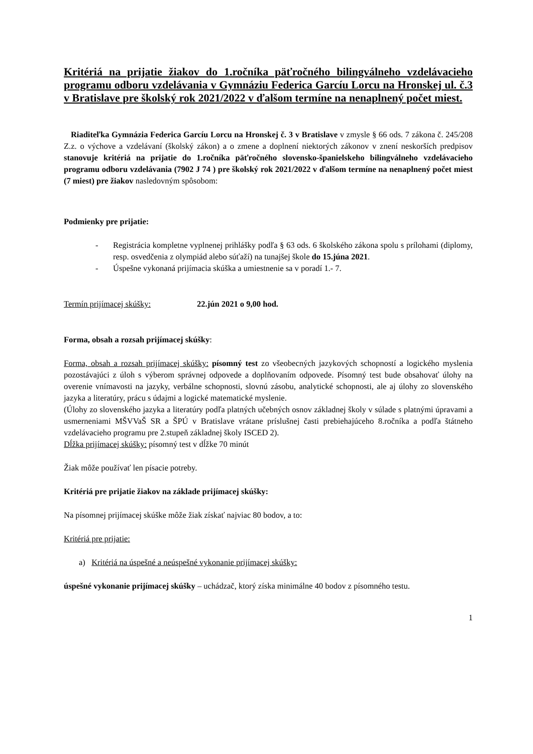Kritériá na prijatie žiakov do 1.ročníka päťročného bilingválneho vzdelávacieho programu odboru vzdelávania v Gymnáziu Federica Garcíu Lorcu na Hronskej ul. č.3 v Bratislave pre školský rok 2021/2022 v ďalšom termíne na nenaplnený počet miest.
Riaditeľka Gymnázia Federica Garcíu Lorcu na Hronskej č. 3 v Bratislave v zmysle § 66 ods. 7 zákona č. 245/208 Z.z. o výchove a vzdelávaní (školský zákon) a o zmene a doplnení niektorých zákonov v znení neskorších predpisov stanovuje kritériá na prijatie do 1.ročníka päťročného slovensko-španielskeho bilingválneho vzdelávacieho programu odboru vzdelávania (7902 J 74 ) pre školský rok 2021/2022 v ďalšom termíne na nenaplnený počet miest (7 miest) pre žiakov nasledovným spôsobom:
Podmienky pre prijatie:
- Registrácia kompletne vyplnenej prihlášky podľa § 63 ods. 6 školského zákona spolu s prílohami (diplomy, resp. osvedčenia z olympiád alebo súťaží) na tunajšej škole do 15.júna 2021.
- Úspešne vykonaná prijímacia skúška a umiestnenie sa v poradí 1.- 7.
Termín prijímacej skúšky: 22.jún 2021 o 9,00 hod.
Forma, obsah a rozsah prijímacej skúšky:
Forma, obsah a rozsah prijímacej skúšky: písomný test zo všeobecných jazykových schopností a logického myslenia pozostávajúci z úloh s výberom správnej odpovede a doplňovaním odpovede. Písomný test bude obsahovať úlohy na overenie vnímavosti na jazyky, verbálne schopnosti, slovnú zásobu, analytické schopnosti, ale aj úlohy zo slovenského jazyka a literatúry, prácu s údajmi a logické matematické myslenie.
(Úlohy zo slovenského jazyka a literatúry podľa platných učebných osnov základnej školy v súlade s platnými úpravami a usmerneniami MŠVVaŠ SR a ŠPÚ v Bratislave vrátane príslušnej časti prebiehajúceho 8.ročníka a podľa štátneho vzdelávacieho programu pre 2.stupeň základnej školy ISCED 2).
Dĺžka prijímacej skúšky: písomný test v dĺžke 70 minút
Žiak môže používať len písacie potreby.
Kritériá pre prijatie žiakov na základe prijímacej skúšky:
Na písomnej prijímacej skúške môže žiak získať najviac 80 bodov, a to:
Kritériá pre prijatie:
a) Kritériá na úspešné a neúspešné vykonanie prijímacej skúšky:
úspešné vykonanie prijímacej skúšky – uchádzač, ktorý získa minimálne 40 bodov z písomného testu.
1